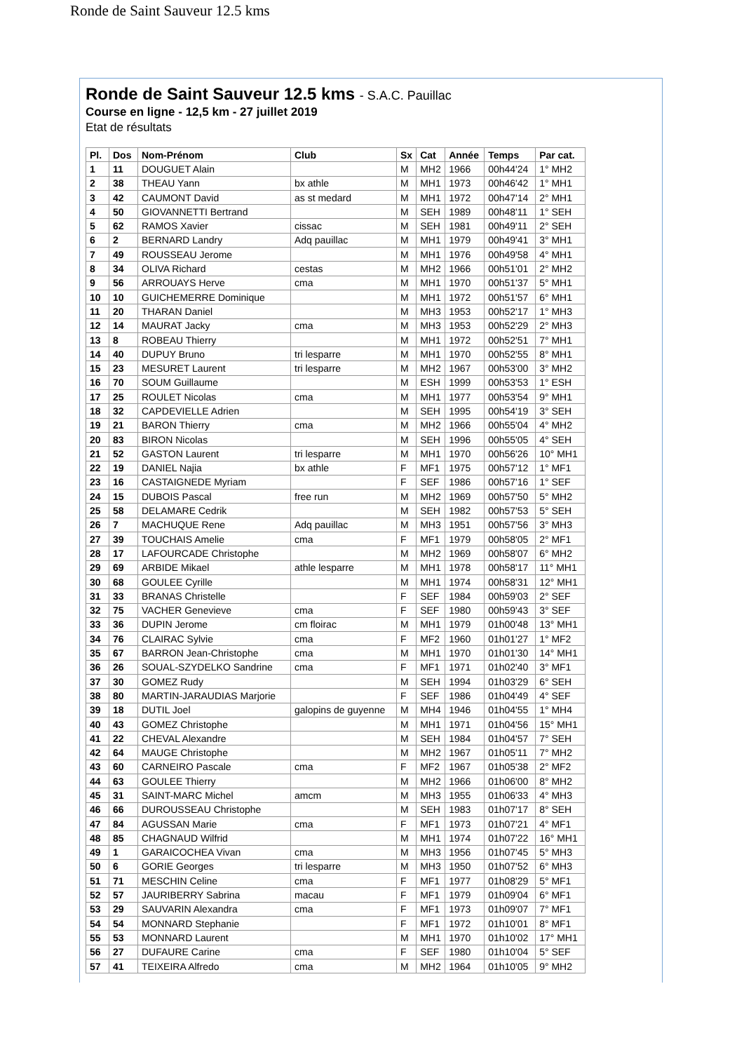Ronde de Saint Sauveur 12.5 kms
Ronde de Saint Sauveur 12.5 kms - S.A.C. Pauillac
Course en ligne - 12,5 km - 27 juillet 2019
Etat de résultats
| Pl. | Dos | Nom-Prénom | Club | Sx | Cat | Année | Temps | Par cat. |
| --- | --- | --- | --- | --- | --- | --- | --- | --- |
| 1 | 11 | DOUGUET Alain | | M | MH2 | 1966 | 00h44'24 | 1° MH2 |
| 2 | 38 | THEAU Yann | bx athle | M | MH1 | 1973 | 00h46'42 | 1° MH1 |
| 3 | 42 | CAUMONT David | as st medard | M | MH1 | 1972 | 00h47'14 | 2° MH1 |
| 4 | 50 | GIOVANNETTI Bertrand | | M | SEH | 1989 | 00h48'11 | 1° SEH |
| 5 | 62 | RAMOS Xavier | cissac | M | SEH | 1981 | 00h49'11 | 2° SEH |
| 6 | 2 | BERNARD Landry | Adq pauillac | M | MH1 | 1979 | 00h49'41 | 3° MH1 |
| 7 | 49 | ROUSSEAU Jerome | | M | MH1 | 1976 | 00h49'58 | 4° MH1 |
| 8 | 34 | OLIVA Richard | cestas | M | MH2 | 1966 | 00h51'01 | 2° MH2 |
| 9 | 56 | ARROUAYS Herve | cma | M | MH1 | 1970 | 00h51'37 | 5° MH1 |
| 10 | 10 | GUICHEMERRE Dominique | | M | MH1 | 1972 | 00h51'57 | 6° MH1 |
| 11 | 20 | THARAN Daniel | | M | MH3 | 1953 | 00h52'17 | 1° MH3 |
| 12 | 14 | MAURAT Jacky | cma | M | MH3 | 1953 | 00h52'29 | 2° MH3 |
| 13 | 8 | ROBEAU Thierry | | M | MH1 | 1972 | 00h52'51 | 7° MH1 |
| 14 | 40 | DUPUY Bruno | tri lesparre | M | MH1 | 1970 | 00h52'55 | 8° MH1 |
| 15 | 23 | MESURET Laurent | tri lesparre | M | MH2 | 1967 | 00h53'00 | 3° MH2 |
| 16 | 70 | SOUM Guillaume | | M | ESH | 1999 | 00h53'53 | 1° ESH |
| 17 | 25 | ROULET Nicolas | cma | M | MH1 | 1977 | 00h53'54 | 9° MH1 |
| 18 | 32 | CAPDEVIELLE Adrien | | M | SEH | 1995 | 00h54'19 | 3° SEH |
| 19 | 21 | BARON Thierry | cma | M | MH2 | 1966 | 00h55'04 | 4° MH2 |
| 20 | 83 | BIRON Nicolas | | M | SEH | 1996 | 00h55'05 | 4° SEH |
| 21 | 52 | GASTON Laurent | tri lesparre | M | MH1 | 1970 | 00h56'26 | 10° MH1 |
| 22 | 19 | DANIEL Najia | bx athle | F | MF1 | 1975 | 00h57'12 | 1° MF1 |
| 23 | 16 | CASTAIGNEDE Myriam | | F | SEF | 1986 | 00h57'16 | 1° SEF |
| 24 | 15 | DUBOIS Pascal | free run | M | MH2 | 1969 | 00h57'50 | 5° MH2 |
| 25 | 58 | DELAMARE Cedrik | | M | SEH | 1982 | 00h57'53 | 5° SEH |
| 26 | 7 | MACHUQUE Rene | Adq pauillac | M | MH3 | 1951 | 00h57'56 | 3° MH3 |
| 27 | 39 | TOUCHAIS Amelie | cma | F | MF1 | 1979 | 00h58'05 | 2° MF1 |
| 28 | 17 | LAFOURCADE Christophe | | M | MH2 | 1969 | 00h58'07 | 6° MH2 |
| 29 | 69 | ARBIDE Mikael | athle lesparre | M | MH1 | 1978 | 00h58'17 | 11° MH1 |
| 30 | 68 | GOULEE Cyrille | | M | MH1 | 1974 | 00h58'31 | 12° MH1 |
| 31 | 33 | BRANAS Christelle | | F | SEF | 1984 | 00h59'03 | 2° SEF |
| 32 | 75 | VACHER Genevieve | cma | F | SEF | 1980 | 00h59'43 | 3° SEF |
| 33 | 36 | DUPIN Jerome | cm floirac | M | MH1 | 1979 | 01h00'48 | 13° MH1 |
| 34 | 76 | CLAIRAC Sylvie | cma | F | MF2 | 1960 | 01h01'27 | 1° MF2 |
| 35 | 67 | BARRON Jean-Christophe | cma | M | MH1 | 1970 | 01h01'30 | 14° MH1 |
| 36 | 26 | SOUAL-SZYDELKO Sandrine | cma | F | MF1 | 1971 | 01h02'40 | 3° MF1 |
| 37 | 30 | GOMEZ Rudy | | M | SEH | 1994 | 01h03'29 | 6° SEH |
| 38 | 80 | MARTIN-JARAUDIAS Marjorie | | F | SEF | 1986 | 01h04'49 | 4° SEF |
| 39 | 18 | DUTIL Joel | galopins de guyenne | M | MH4 | 1946 | 01h04'55 | 1° MH4 |
| 40 | 43 | GOMEZ Christophe | | M | MH1 | 1971 | 01h04'56 | 15° MH1 |
| 41 | 22 | CHEVAL Alexandre | | M | SEH | 1984 | 01h04'57 | 7° SEH |
| 42 | 64 | MAUGE Christophe | | M | MH2 | 1967 | 01h05'11 | 7° MH2 |
| 43 | 60 | CARNEIRO Pascale | cma | F | MF2 | 1967 | 01h05'38 | 2° MF2 |
| 44 | 63 | GOULEE Thierry | | M | MH2 | 1966 | 01h06'00 | 8° MH2 |
| 45 | 31 | SAINT-MARC Michel | amcm | M | MH3 | 1955 | 01h06'33 | 4° MH3 |
| 46 | 66 | DUROUSSEAU Christophe | | M | SEH | 1983 | 01h07'17 | 8° SEH |
| 47 | 84 | AGUSSAN Marie | cma | F | MF1 | 1973 | 01h07'21 | 4° MF1 |
| 48 | 85 | CHAGNAUD Wilfrid | | M | MH1 | 1974 | 01h07'22 | 16° MH1 |
| 49 | 1 | GARAICOCHEA Vivan | cma | M | MH3 | 1956 | 01h07'45 | 5° MH3 |
| 50 | 6 | GORIE Georges | tri lesparre | M | MH3 | 1950 | 01h07'52 | 6° MH3 |
| 51 | 71 | MESCHIN Celine | cma | F | MF1 | 1977 | 01h08'29 | 5° MF1 |
| 52 | 57 | JAURIBERRY Sabrina | macau | F | MF1 | 1979 | 01h09'04 | 6° MF1 |
| 53 | 29 | SAUVARIN Alexandra | cma | F | MF1 | 1973 | 01h09'07 | 7° MF1 |
| 54 | 54 | MONNARD Stephanie | | F | MF1 | 1972 | 01h10'01 | 8° MF1 |
| 55 | 53 | MONNARD Laurent | | M | MH1 | 1970 | 01h10'02 | 17° MH1 |
| 56 | 27 | DUFAURE Carine | cma | F | SEF | 1980 | 01h10'04 | 5° SEF |
| 57 | 41 | TEIXEIRA Alfredo | cma | M | MH2 | 1964 | 01h10'05 | 9° MH2 |